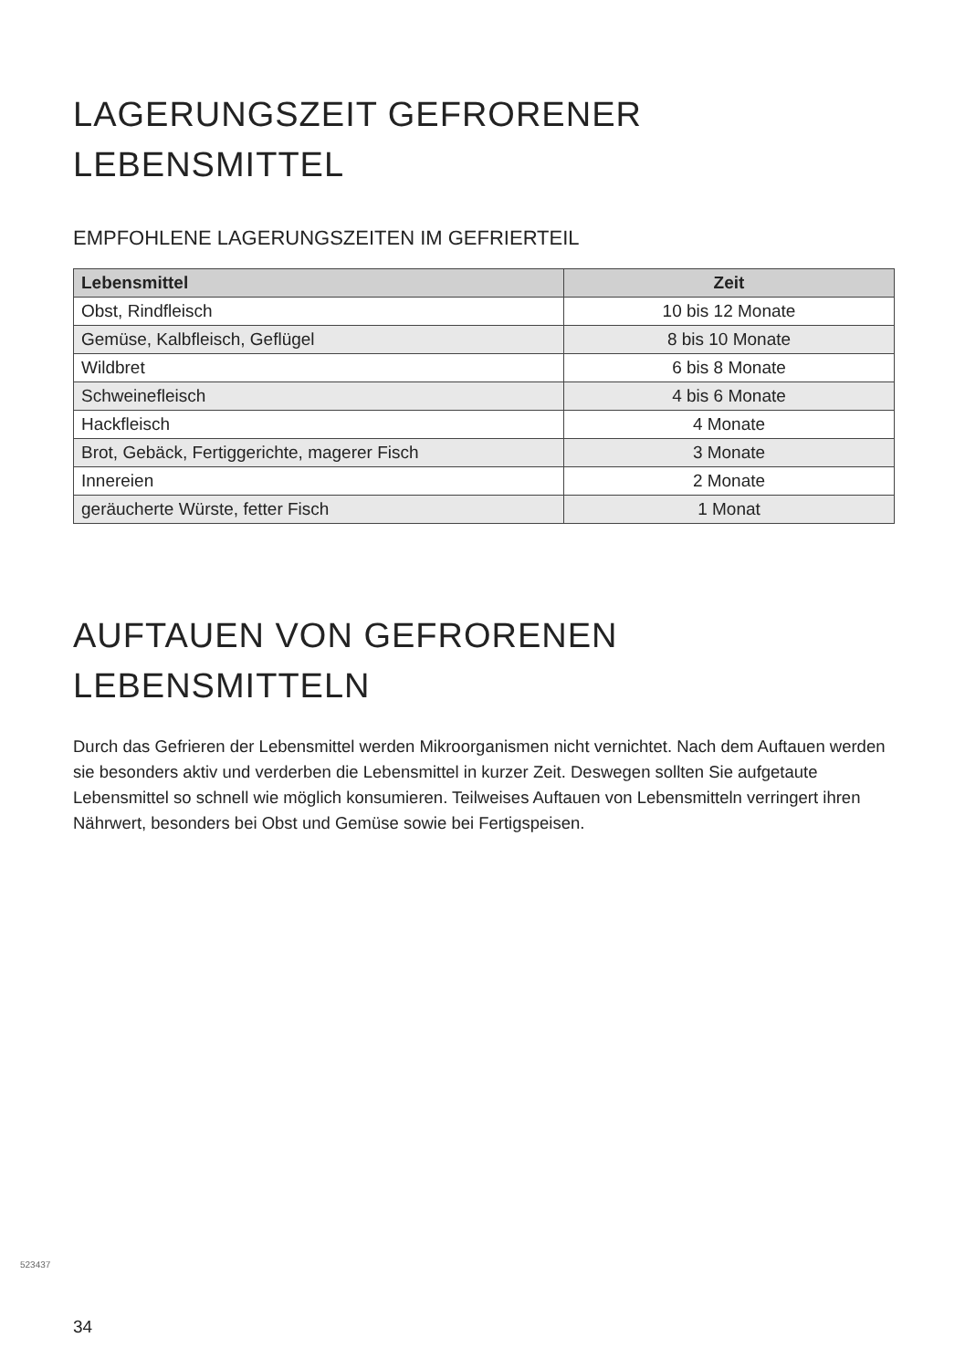LAGERUNGSZEIT GEFRORENER
LEBENSMITTEL
EMPFOHLENE LAGERUNGSZEITEN IM GEFRIERTEIL
| Lebensmittel | Zeit |
| --- | --- |
| Obst, Rindfleisch | 10 bis 12 Monate |
| Gemüse, Kalbfleisch, Geflügel | 8 bis 10 Monate |
| Wildbret | 6 bis 8 Monate |
| Schweinefleisch | 4 bis 6 Monate |
| Hackfleisch | 4 Monate |
| Brot, Gebäck, Fertiggerichte, magerer Fisch | 3 Monate |
| Innereien | 2 Monate |
| geräucherte Würste, fetter Fisch | 1 Monat |
AUFTAUEN VON GEFRORENEN
LEBENSMITTELN
Durch das Gefrieren der Lebensmittel werden Mikroorganismen nicht vernichtet. Nach dem Auftauen werden sie besonders aktiv und verderben die Lebensmittel in kurzer Zeit. Deswegen sollten Sie aufgetaute Lebensmittel so schnell wie möglich konsumieren. Teilweises Auftauen von Lebensmitteln verringert ihren Nährwert, besonders bei Obst und Gemüse sowie bei Fertigspeisen.
523437
34